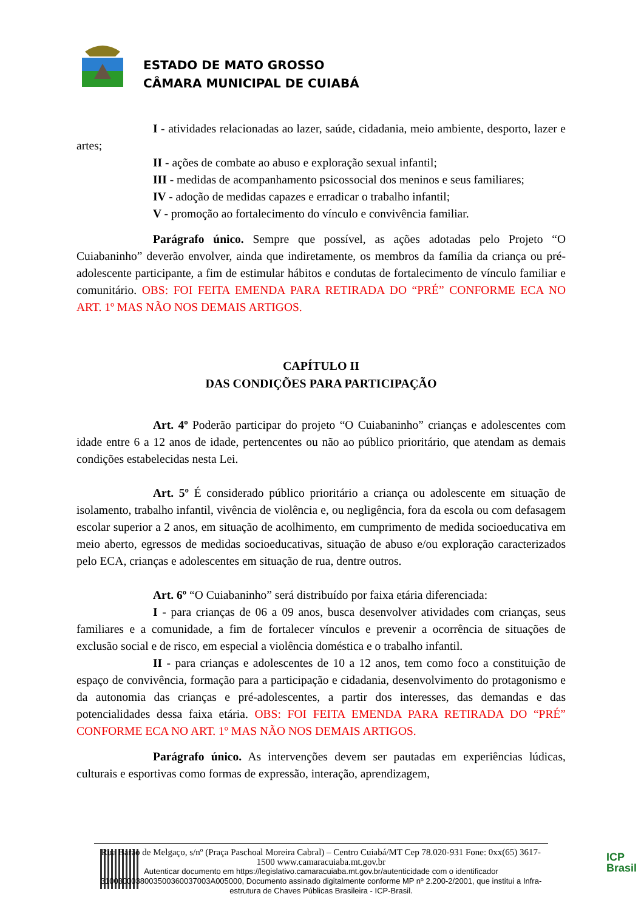ESTADO DE MATO GROSSO
CÂMARA MUNICIPAL DE CUIABÁ
I - atividades relacionadas ao lazer, saúde, cidadania, meio ambiente, desporto, lazer e artes;
II - ações de combate ao abuso e exploração sexual infantil;
III - medidas de acompanhamento psicossocial dos meninos e seus familiares;
IV - adoção de medidas capazes e erradicar o trabalho infantil;
V - promoção ao fortalecimento do vínculo e convivência familiar.
Parágrafo único. Sempre que possível, as ações adotadas pelo Projeto “O Cuiabaninho” deverão envolver, ainda que indiretamente, os membros da família da criança ou pré-adolescente participante, a fim de estimular hábitos e condutas de fortalecimento de vínculo familiar e comunitário. OBS: FOI FEITA EMENDA PARA RETIRADA DO “PRÉ” CONFORME ECA NO ART. 1º MAS NÃO NOS DEMAIS ARTIGOS.
CAPÍTULO II
DAS CONDIÇÕES PARA PARTICIPAÇÃO
Art. 4º Poderão participar do projeto “O Cuiabaninho” crianças e adolescentes com idade entre 6 a 12 anos de idade, pertencentes ou não ao público prioritário, que atendam as demais condições estabelecidas nesta Lei.
Art. 5º É considerado público prioritário a criança ou adolescente em situação de isolamento, trabalho infantil, vivência de violência e, ou negligência, fora da escola ou com defasagem escolar superior a 2 anos, em situação de acolhimento, em cumprimento de medida socioeducativa em meio aberto, egressos de medidas socioeducativas, situação de abuso e/ou exploração caracterizados pelo ECA, crianças e adolescentes em situação de rua, dentre outros.
Art. 6º “O Cuiabaninho” será distribuído por faixa etária diferenciada:
I - para crianças de 06 a 09 anos, busca desenvolver atividades com crianças, seus familiares e a comunidade, a fim de fortalecer vínculos e prevenir a ocorrência de situações de exclusão social e de risco, em especial a violência doméstica e o trabalho infantil.
II - para crianças e adolescentes de 10 a 12 anos, tem como foco a constituição de espaço de convivência, formação para a participação e cidadania, desenvolvimento do protagonismo e da autonomia das crianças e pré-adolescentes, a partir dos interesses, das demandas e das potencialidades dessa faixa etária. OBS: FOI FEITA EMENDA PARA RETIRADA DO “PRÉ” CONFORME ECA NO ART. 1º MAS NÃO NOS DEMAIS ARTIGOS.
Parágrafo único. As intervenções devem ser pautadas em experiências lúdicas, culturais e esportivas como formas de expressão, interação, aprendizagem,
Rua Barão de Melgaço, s/nº (Praça Paschoal Moreira Cabral) – Centro Cuiabá/MT Cep 78.020-931 Fone: 0xx(65) 3617-1500 www.camaracuiaba.mt.gov.br
Autenticar documento em https://legislativo.camaracuiaba.mt.gov.br/autenticidade com o identificador 3100300038003500360037003A005000, Documento assinado digitalmente conforme MP nº 2.200-2/2001, que institui a Infra-estrutura de Chaves Públicas Brasileira - ICP-Brasil.
ICP
Brasil